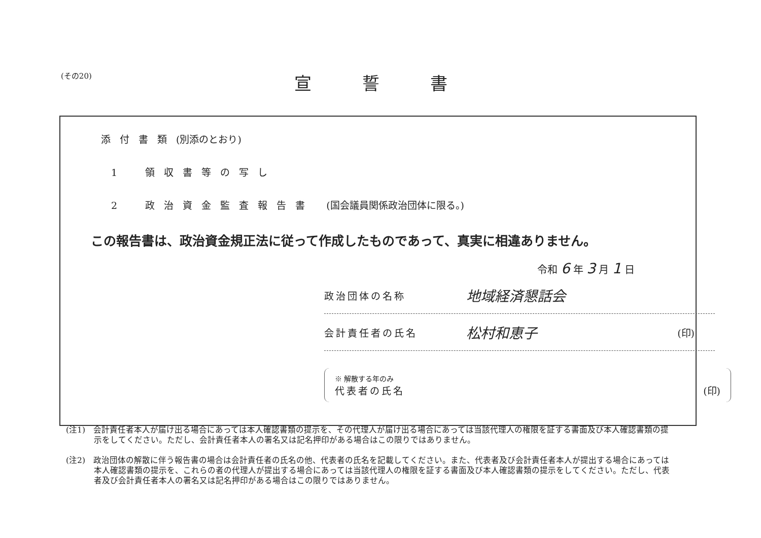(その20)
宣誓書
添付書類(別添のとおり)
1　領収書等の写し
2　政治資金監査報告書 (国会議員関係政治団体に限る。)
この報告書は、政治資金規正法に従って作成したものであって、真実に相違ありません。
令和 6 年 3 月 1 日
政治団体の名称 地域経済懇話会
会計責任者の氏名 松村和恵子 (印)
※ 解散する年のみ
代表者の氏名 (印)
(注1)　会計責任者本人が届け出る場合にあっては本人確認書類の提示を、その代理人が届け出る場合にあっては当該代理人の権限を証する書面及び本人確認書類の提示をしてください。ただし、会計責任者本人の署名又は記名押印がある場合はこの限りではありません。
(注2)　政治団体の解散に伴う報告書の場合は会計責任者の氏名の他、代表者の氏名を記載してください。また、代表者及び会計責任者本人が提出する場合にあっては本人確認書類の提示を、これらの者の代理人が提出する場合にあっては当該代理人の権限を証する書面及び本人確認書類の提示をしてください。ただし、代表者及び会計責任者本人の署名又は記名押印がある場合はこの限りではありません。